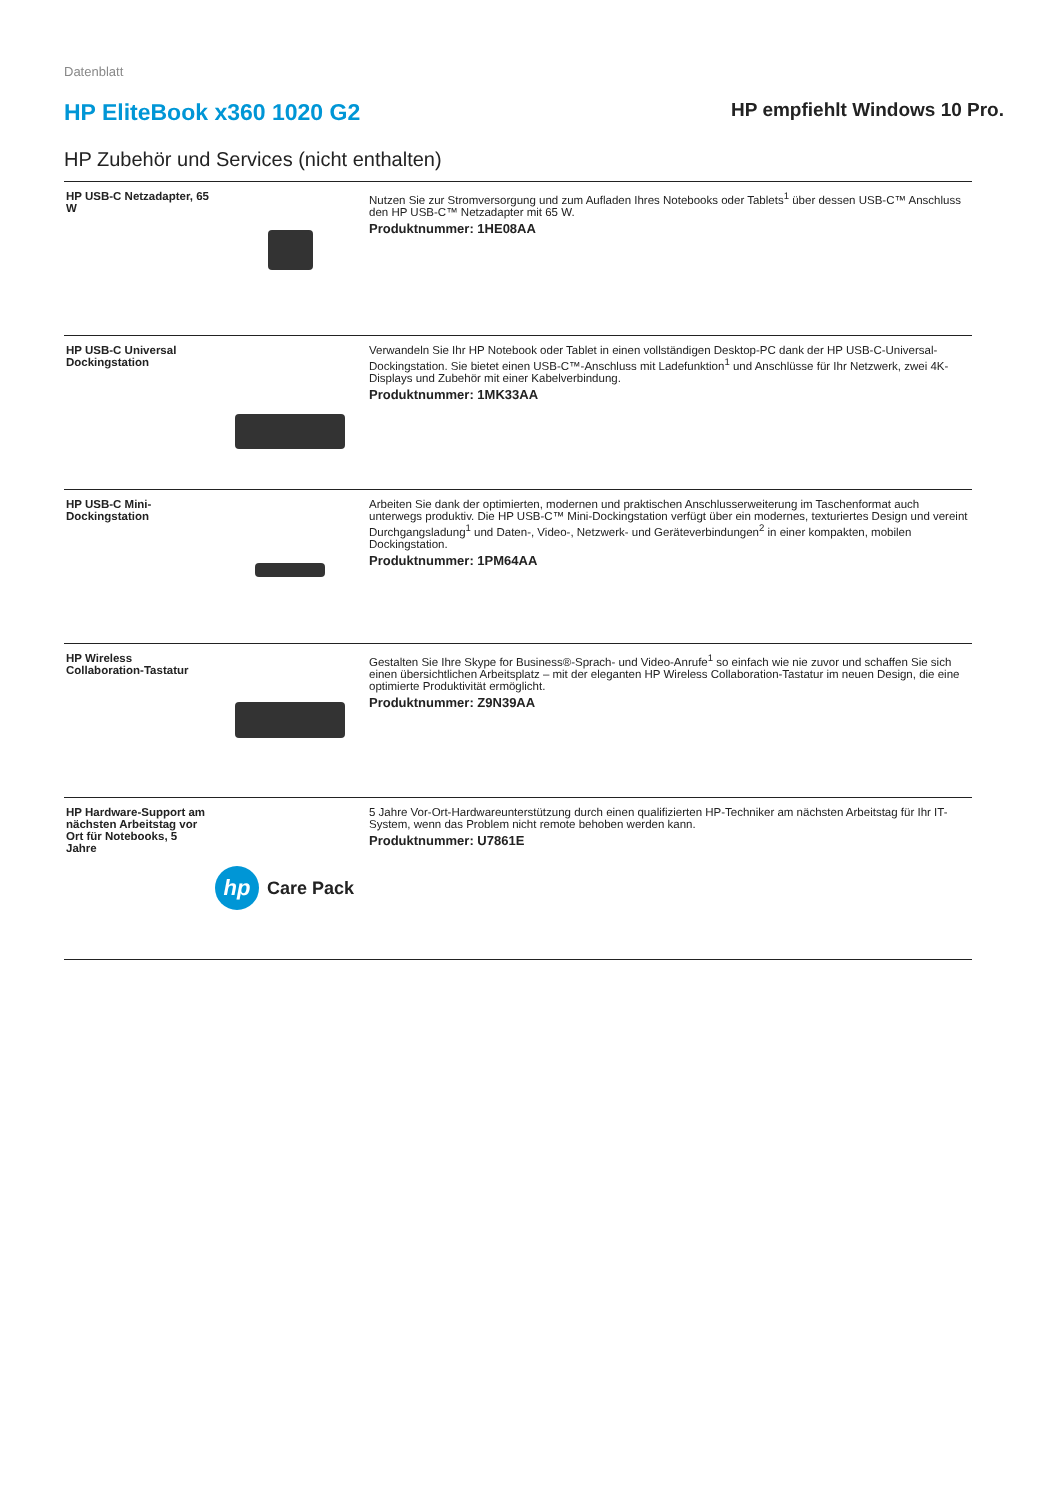Datenblatt
HP EliteBook x360 1020 G2
HP empfiehlt Windows 10 Pro.
HP Zubehör und Services (nicht enthalten)
| HP USB-C Netzadapter, 65 W | | Nutzen Sie zur Stromversorgung und zum Aufladen Ihres Notebooks oder Tablets<sup>1</sup> über dessen USB-C™ Anschluss den HP USB-C™ Netzadapter mit 65 W. Produktnummer: 1HE08AA |
| HP USB-C Universal Dockingstation | | Verwandeln Sie Ihr HP Notebook oder Tablet in einen vollständigen Desktop-PC dank der HP USB-C-Universal-Dockingstation. Sie bietet einen USB-C™-Anschluss mit Ladefunktion<sup>1</sup> und Anschlüsse für Ihr Netzwerk, zwei 4K-Displays und Zubehör mit einer Kabelverbindung. Produktnummer: 1MK33AA |
| HP USB-C Mini-Dockingstation | | Arbeiten Sie dank der optimierten, modernen und praktischen Anschlusserweiterung im Taschenformat auch unterwegs produktiv. Die HP USB-C™ Mini-Dockingstation verfügt über ein modernes, texturiertes Design und vereint Durchgangsladung<sup>1</sup> und Daten-, Video-, Netzwerk- und Geräteverbindungen<sup>2</sup> in einer kompakten, mobilen Dockingstation. Produktnummer: 1PM64AA |
| HP Wireless Collaboration-Tastatur | | Gestalten Sie Ihre Skype for Business®-Sprach- und Video-Anrufe<sup>1</sup> so einfach wie nie zuvor und schaffen Sie sich einen übersichtlichen Arbeitsplatz – mit der eleganten HP Wireless Collaboration-Tastatur im neuen Design, die eine optimierte Produktivität ermöglicht. Produktnummer: Z9N39AA |
| HP Hardware-Support am nächsten Arbeitstag vor Ort für Notebooks, 5 Jahre | hp Care Pack | 5 Jahre Vor-Ort-Hardwareunterstützung durch einen qualifizierten HP-Techniker am nächsten Arbeitstag für Ihr IT-System, wenn das Problem nicht remote behoben werden kann. Produktnummer: U7861E |